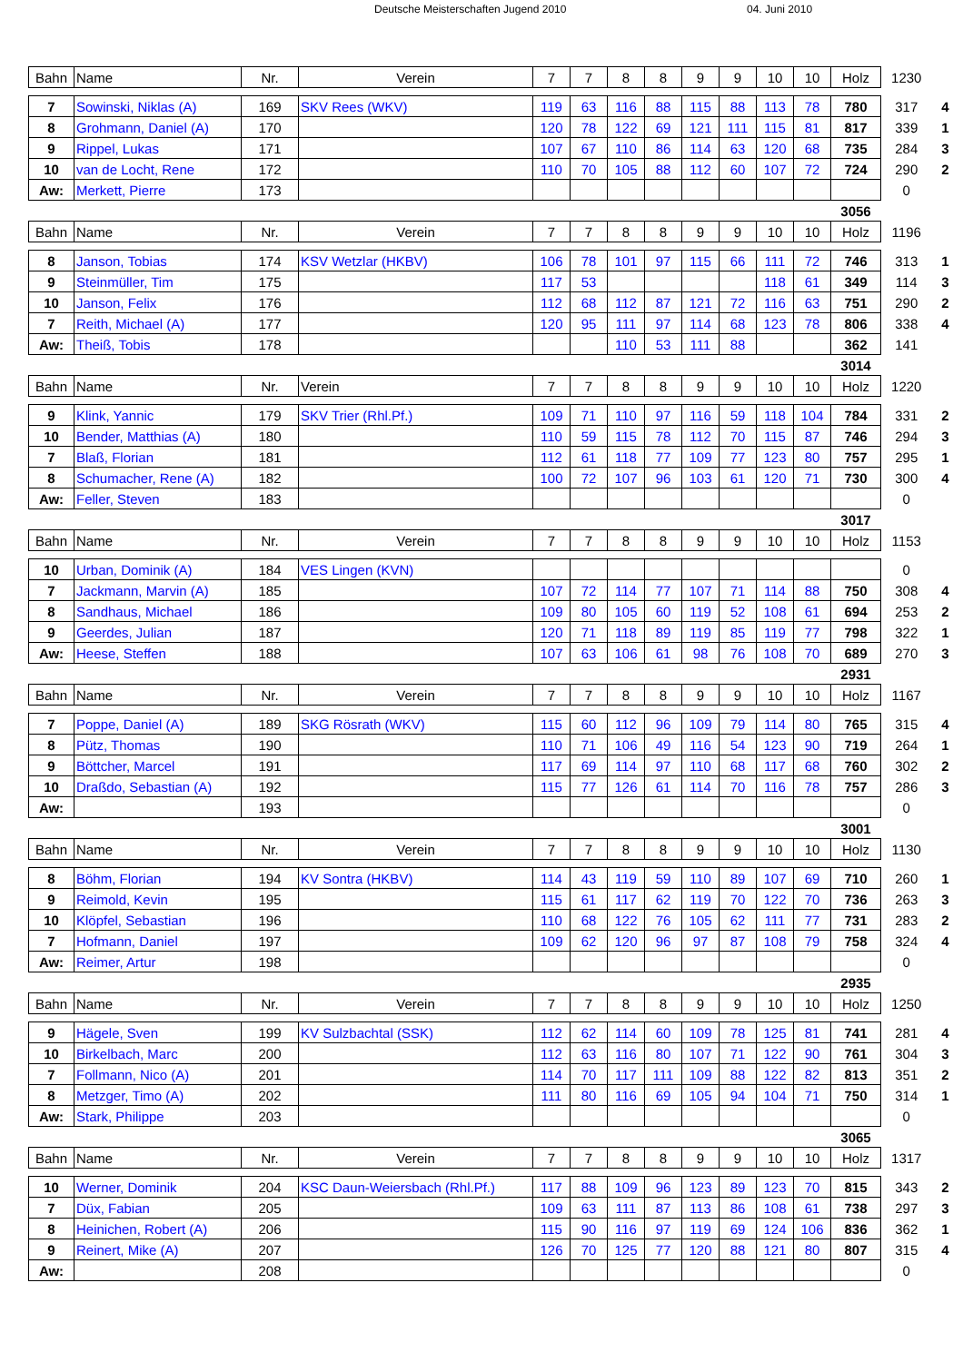Deutsche Meisterschaften Jugend 2010 04. Juni 2010
| Bahn | Name | Nr. | Verein | 7 | 7 | 8 | 8 | 9 | 9 | 10 | 10 | Holz | 1230 | |
| --- | --- | --- | --- | --- | --- | --- | --- | --- | --- | --- | --- | --- | --- | --- |
| 7 | Sowinski, Niklas (A) | 169 | SKV Rees (WKV) | 119 | 63 | 116 | 88 | 115 | 88 | 113 | 78 | 780 | 317 | 4 |
| 8 | Grohmann, Daniel (A) | 170 | | 120 | 78 | 122 | 69 | 121 | 111 | 115 | 81 | 817 | 339 | 1 |
| 9 | Rippel, Lukas | 171 | | 107 | 67 | 110 | 86 | 114 | 63 | 120 | 68 | 735 | 284 | 3 |
| 10 | van de Locht, Rene | 172 | | 110 | 70 | 105 | 88 | 112 | 60 | 107 | 72 | 724 | 290 | 2 |
| Aw: | Merkett, Pierre | 173 | | | | | | | | | | | 0 | |
| | | | | | | | | | | | | 3056 | | |
| Bahn | Name | Nr. | Verein | 7 | 7 | 8 | 8 | 9 | 9 | 10 | 10 | Holz | 1196 | |
| 8 | Janson, Tobias | 174 | KSV Wetzlar (HKBV) | 106 | 78 | 101 | 97 | 115 | 66 | 111 | 72 | 746 | 313 | 1 |
| 9 | Steinmüller, Tim | 175 | | 117 | 53 | | | | | 118 | 61 | 349 | 114 | 3 |
| 10 | Janson, Felix | 176 | | 112 | 68 | 112 | 87 | 121 | 72 | 116 | 63 | 751 | 290 | 2 |
| 7 | Reith, Michael (A) | 177 | | 120 | 95 | 111 | 97 | 114 | 68 | 123 | 78 | 806 | 338 | 4 |
| Aw: | Theiß, Tobis | 178 | | | | 110 | 53 | 111 | 88 | | | 362 | 141 | |
| | | | | | | | | | | | | 3014 | | |
| Bahn | Name | Nr. | Verein | 7 | 7 | 8 | 8 | 9 | 9 | 10 | 10 | Holz | 1220 | |
| 9 | Klink, Yannic | 179 | SKV Trier (Rhl.Pf.) | 109 | 71 | 110 | 97 | 116 | 59 | 118 | 104 | 784 | 331 | 2 |
| 10 | Bender, Matthias (A) | 180 | | 110 | 59 | 115 | 78 | 112 | 70 | 115 | 87 | 746 | 294 | 3 |
| 7 | Blaß, Florian | 181 | | 112 | 61 | 118 | 77 | 109 | 77 | 123 | 80 | 757 | 295 | 1 |
| 8 | Schumacher, Rene (A) | 182 | | 100 | 72 | 107 | 96 | 103 | 61 | 120 | 71 | 730 | 300 | 4 |
| Aw: | Feller, Steven | 183 | | | | | | | | | | | 0 | |
| | | | | | | | | | | | | 3017 | | |
| Bahn | Name | Nr. | Verein | 7 | 7 | 8 | 8 | 9 | 9 | 10 | 10 | Holz | 1153 | |
| 10 | Urban, Dominik (A) | 184 | VES Lingen (KVN) | | | | | | | | | | 0 | |
| 7 | Jackmann, Marvin (A) | 185 | | 107 | 72 | 114 | 77 | 107 | 71 | 114 | 88 | 750 | 308 | 4 |
| 8 | Sandhaus, Michael | 186 | | 109 | 80 | 105 | 60 | 119 | 52 | 108 | 61 | 694 | 253 | 2 |
| 9 | Geerdes, Julian | 187 | | 120 | 71 | 118 | 89 | 119 | 85 | 119 | 77 | 798 | 322 | 1 |
| Aw: | Heese, Steffen | 188 | | 107 | 63 | 106 | 61 | 98 | 76 | 108 | 70 | 689 | 270 | 3 |
| | | | | | | | | | | | | 2931 | | |
| Bahn | Name | Nr. | Verein | 7 | 7 | 8 | 8 | 9 | 9 | 10 | 10 | Holz | 1167 | |
| 7 | Poppe, Daniel (A) | 189 | SKG Rösrath (WKV) | 115 | 60 | 112 | 96 | 109 | 79 | 114 | 80 | 765 | 315 | 4 |
| 8 | Pütz, Thomas | 190 | | 110 | 71 | 106 | 49 | 116 | 54 | 123 | 90 | 719 | 264 | 1 |
| 9 | Böttcher, Marcel | 191 | | 117 | 69 | 114 | 97 | 110 | 68 | 117 | 68 | 760 | 302 | 2 |
| 10 | Draßdo, Sebastian (A) | 192 | | 115 | 77 | 126 | 61 | 114 | 70 | 116 | 78 | 757 | 286 | 3 |
| Aw: | | 193 | | | | | | | | | | | 0 | |
| | | | | | | | | | | | | 3001 | | |
| Bahn | Name | Nr. | Verein | 7 | 7 | 8 | 8 | 9 | 9 | 10 | 10 | Holz | 1130 | |
| 8 | Böhm, Florian | 194 | KV Sontra (HKBV) | 114 | 43 | 119 | 59 | 110 | 89 | 107 | 69 | 710 | 260 | 1 |
| 9 | Reimold, Kevin | 195 | | 115 | 61 | 117 | 62 | 119 | 70 | 122 | 70 | 736 | 263 | 3 |
| 10 | Klöpfel, Sebastian | 196 | | 110 | 68 | 122 | 76 | 105 | 62 | 111 | 77 | 731 | 283 | 2 |
| 7 | Hofmann, Daniel | 197 | | 109 | 62 | 120 | 96 | 97 | 87 | 108 | 79 | 758 | 324 | 4 |
| Aw: | Reimer, Artur | 198 | | | | | | | | | | | 0 | |
| | | | | | | | | | | | | 2935 | | |
| Bahn | Name | Nr. | Verein | 7 | 7 | 8 | 8 | 9 | 9 | 10 | 10 | Holz | 1250 | |
| 9 | Hägele, Sven | 199 | KV Sulzbachtal (SSK) | 112 | 62 | 114 | 60 | 109 | 78 | 125 | 81 | 741 | 281 | 4 |
| 10 | Birkelbach, Marc | 200 | | 112 | 63 | 116 | 80 | 107 | 71 | 122 | 90 | 761 | 304 | 3 |
| 7 | Follmann, Nico (A) | 201 | | 114 | 70 | 117 | 111 | 109 | 88 | 122 | 82 | 813 | 351 | 2 |
| 8 | Metzger, Timo (A) | 202 | | 111 | 80 | 116 | 69 | 105 | 94 | 104 | 71 | 750 | 314 | 1 |
| Aw: | Stark, Philippe | 203 | | | | | | | | | | | 0 | |
| | | | | | | | | | | | | 3065 | | |
| Bahn | Name | Nr. | Verein | 7 | 7 | 8 | 8 | 9 | 9 | 10 | 10 | Holz | 1317 | |
| 10 | Werner, Dominik | 204 | KSC Daun-Weiersbach (Rhl.Pf.) | 117 | 88 | 109 | 96 | 123 | 89 | 123 | 70 | 815 | 343 | 2 |
| 7 | Düx, Fabian | 205 | | 109 | 63 | 111 | 87 | 113 | 86 | 108 | 61 | 738 | 297 | 3 |
| 8 | Heinichen, Robert (A) | 206 | | 115 | 90 | 116 | 97 | 119 | 69 | 124 | 106 | 836 | 362 | 1 |
| 9 | Reinert, Mike (A) | 207 | | 126 | 70 | 125 | 77 | 120 | 88 | 121 | 80 | 807 | 315 | 4 |
| Aw: | | 208 | | | | | | | | | | | 0 | |